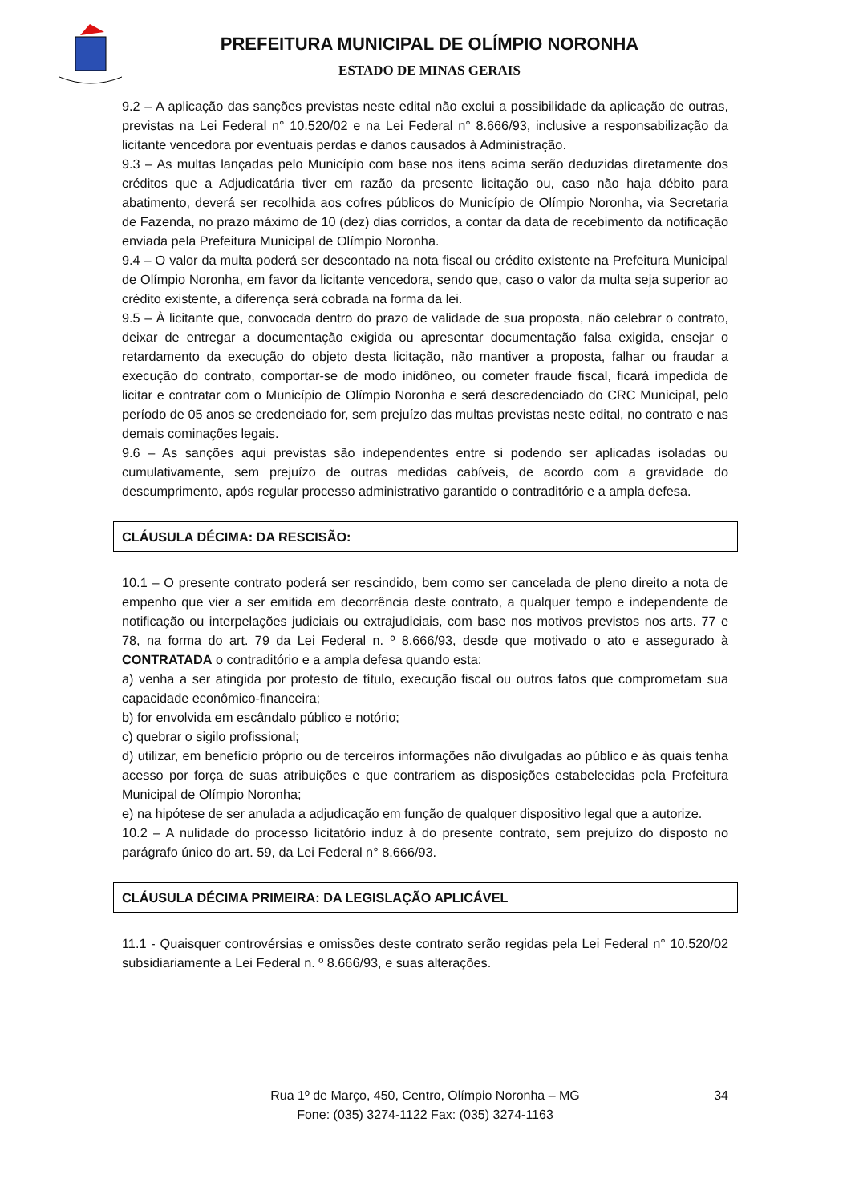PREFEITURA MUNICIPAL DE OLÍMPIO NORONHA
ESTADO DE MINAS GERAIS
9.2 – A aplicação das sanções previstas neste edital não exclui a possibilidade da aplicação de outras, previstas na Lei Federal n° 10.520/02 e na Lei Federal n° 8.666/93, inclusive a responsabilização da licitante vencedora por eventuais perdas e danos causados à Administração.
9.3 – As multas lançadas pelo Município com base nos itens acima serão deduzidas diretamente dos créditos que a Adjudicatária tiver em razão da presente licitação ou, caso não haja débito para abatimento, deverá ser recolhida aos cofres públicos do Município de Olímpio Noronha, via Secretaria de Fazenda, no prazo máximo de 10 (dez) dias corridos, a contar da data de recebimento da notificação enviada pela Prefeitura Municipal de Olímpio Noronha.
9.4 – O valor da multa poderá ser descontado na nota fiscal ou crédito existente na Prefeitura Municipal de Olímpio Noronha, em favor da licitante vencedora, sendo que, caso o valor da multa seja superior ao crédito existente, a diferença será cobrada na forma da lei.
9.5 – À licitante que, convocada dentro do prazo de validade de sua proposta, não celebrar o contrato, deixar de entregar a documentação exigida ou apresentar documentação falsa exigida, ensejar o retardamento da execução do objeto desta licitação, não mantiver a proposta, falhar ou fraudar a execução do contrato, comportar-se de modo inidôneo, ou cometer fraude fiscal, ficará impedida de licitar e contratar com o Município de Olímpio Noronha e será descredenciado do CRC Municipal, pelo período de 05 anos se credenciado for, sem prejuízo das multas previstas neste edital, no contrato e nas demais cominações legais.
9.6 – As sanções aqui previstas são independentes entre si podendo ser aplicadas isoladas ou cumulativamente, sem prejuízo de outras medidas cabíveis, de acordo com a gravidade do descumprimento, após regular processo administrativo garantido o contraditório e a ampla defesa.
CLÁUSULA DÉCIMA: DA RESCISÃO:
10.1 – O presente contrato poderá ser rescindido, bem como ser cancelada de pleno direito a nota de empenho que vier a ser emitida em decorrência deste contrato, a qualquer tempo e independente de notificação ou interpelações judiciais ou extrajudiciais, com base nos motivos previstos nos arts. 77 e 78, na forma do art. 79 da Lei Federal n. º 8.666/93, desde que motivado o ato e assegurado à CONTRATADA o contraditório e a ampla defesa quando esta:
a) venha a ser atingida por protesto de título, execução fiscal ou outros fatos que comprometam sua capacidade econômico-financeira;
b) for envolvida em escândalo público e notório;
c) quebrar o sigilo profissional;
d) utilizar, em benefício próprio ou de terceiros informações não divulgadas ao público e às quais tenha acesso por força de suas atribuições e que contrariem as disposições estabelecidas pela Prefeitura Municipal de Olímpio Noronha;
e) na hipótese de ser anulada a adjudicação em função de qualquer dispositivo legal que a autorize.
10.2 – A nulidade do processo licitatório induz à do presente contrato, sem prejuízo do disposto no parágrafo único do art. 59, da Lei Federal n° 8.666/93.
CLÁUSULA DÉCIMA PRIMEIRA: DA LEGISLAÇÃO APLICÁVEL
11.1 - Quaisquer controvérsias e omissões deste contrato serão regidas pela Lei Federal n° 10.520/02 subsidiariamente a Lei Federal n. º 8.666/93, e suas alterações.
Rua 1º de Março, 450, Centro, Olímpio Noronha – MG
Fone: (035) 3274-1122 Fax: (035) 3274-1163
34